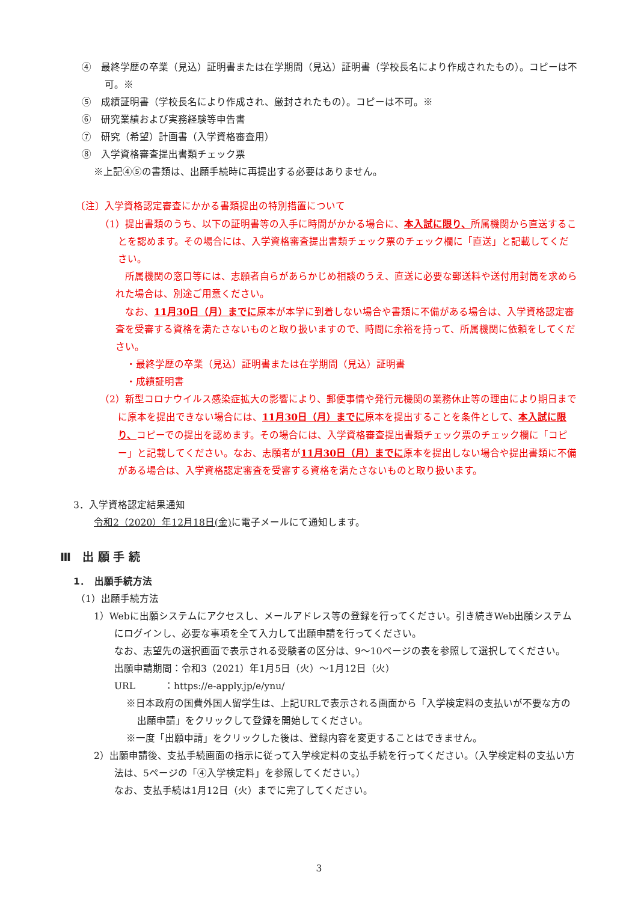④　最終学歴の卒業（見込）証明書または在学期間（見込）証明書（学校長名により作成されたもの）。コピーは不可。※
⑤　成績証明書（学校長名により作成され、厳封されたもの）。コピーは不可。※
⑥　研究業績および実務経験等申告書
⑦　研究（希望）計画書（入学資格審査用）
⑧　入学資格審査提出書類チェック票
※上記④⑤の書類は、出願手続時に再提出する必要はありません。
〔注〕入学資格認定審査にかかる書類提出の特別措置について
（1）提出書類のうち、以下の証明書等の入手に時間がかかる場合に、本入試に限り、所属機関から直送することを認めます。その場合には、入学資格審査提出書類チェック票のチェック欄に「直送」と記載してください。
所属機関の窓口等には、志願者自らがあらかじめ相談のうえ、直送に必要な郵送料や送付用封筒を求められた場合は、別途ご用意ください。
なお、11月30日（月）までに原本が本学に到着しない場合や書類に不備がある場合は、入学資格認定審査を受審する資格を満たさないものと取り扱いますので、時間に余裕を持って、所属機関に依頼をしてください。
・最終学歴の卒業（見込）証明書または在学期間（見込）証明書
・成績証明書
（2）新型コロナウイルス感染症拡大の影響により、郵便事情や発行元機関の業務休止等の理由により期日までに原本を提出できない場合には、11月30日（月）までに原本を提出することを条件として、本入試に限り、コピーでの提出を認めます。その場合には、入学資格審査提出書類チェック票のチェック欄に「コピー」と記載してください。なお、志願者が11月30日（月）までに原本を提出しない場合や提出書類に不備がある場合は、入学資格認定審査を受審する資格を満たさないものと取り扱います。
3．入学資格認定結果通知
令和2（2020）年12月18日(金) に電子メールにて通知します。
Ⅲ　出 願 手 続
1．　出願手続方法
（1）出願手続方法
1）Webに出願システムにアクセスし、メールアドレス等の登録を行ってください。引き続きWeb出願システムにログインし、必要な事項を全て入力して出願申請を行ってください。
なお、志望先の選択画面で表示される受験者の区分は、9～10ページの表を参照して選択してください。
出願申請期間：令和3（2021）年1月5日（火）～1月12日（火）
URL　　　：https://e-apply.jp/e/ynu/
※日本政府の国費外国人留学生は、上記URLで表示される画面から「入学検定料の支払いが不要な方の出願申請」をクリックして登録を開始してください。
※一度「出願申請」をクリックした後は、登録内容を変更することはできません。
2）出願申請後、支払手続画面の指示に従って入学検定料の支払手続を行ってください。（入学検定料の支払い方法は、5ページの「④入学検定料」を参照してください。）
なお、支払手続は1月12日（火）までに完了してください。
3